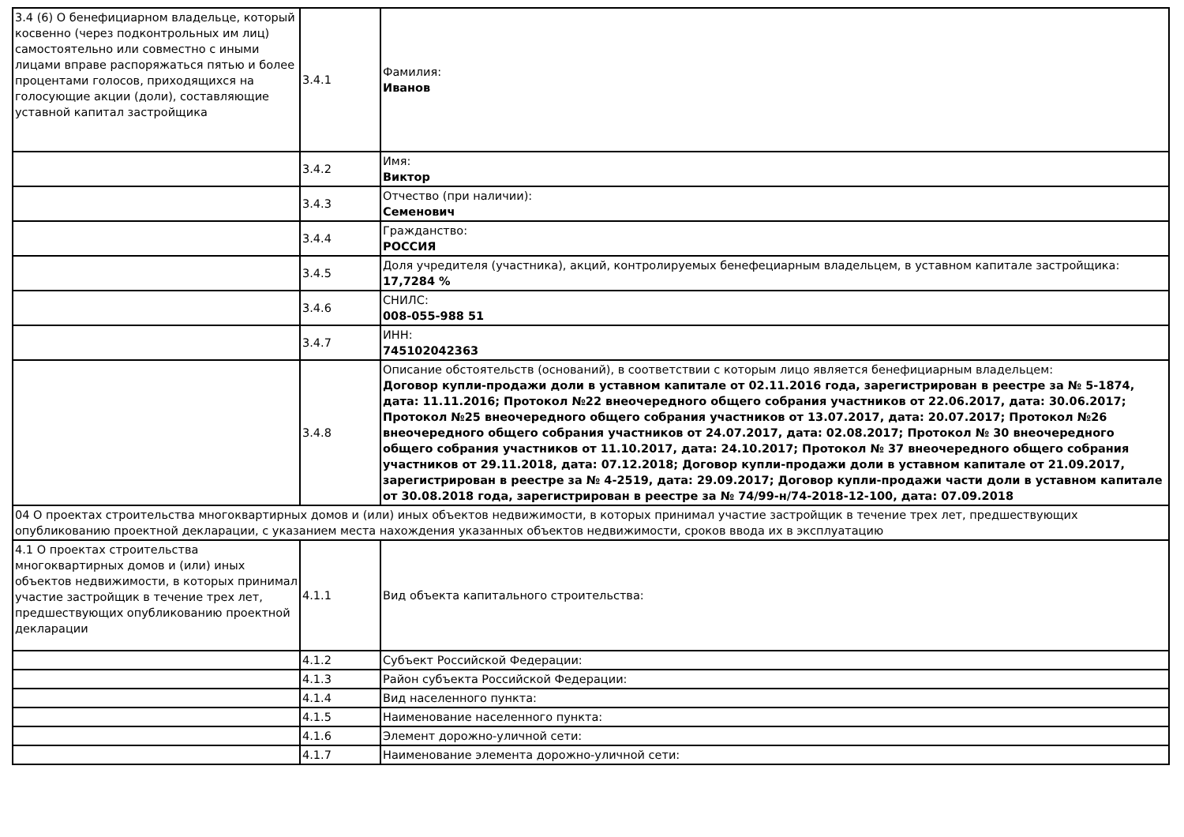| 3.4 (6) О бенефициарном владельце, который косвенно (через подконтрольных им лиц) самостоятельно или совместно с иными лицами вправе распоряжаться пятью и более процентами голосов, приходящихся на голосующие акции (доли), составляющие уставной капитал застройщика | 3.4.1 | Фамилия: Иванов |
| | 3.4.2 | Имя: Виктор |
| | 3.4.3 | Отчество (при наличии): Семенович |
| | 3.4.4 | Гражданство: РОССИЯ |
| | 3.4.5 | Доля учредителя (участника), акций, контролируемых бенефециарным владельцем, в уставном капитале застройщика: 17,7284 % |
| | 3.4.6 | СНИЛС: 008-055-988 51 |
| | 3.4.7 | ИНН: 745102042363 |
| | 3.4.8 | Описание обстоятельств (оснований), в соответствии с которым лицо является бенефициарным владельцем: Договор купли-продажи доли в уставном капитале от 02.11.2016 года, зарегистрирован в реестре за № 5-1874, дата: 11.11.2016; Протокол №22 внеочередного общего собрания участников от 22.06.2017, дата: 30.06.2017; Протокол №25 внеочередного общего собрания участников от 13.07.2017, дата: 20.07.2017; Протокол №26 внеочередного общего собрания участников от 24.07.2017, дата: 02.08.2017; Протокол № 30 внеочередного общего собрания участников от 11.10.2017, дата: 24.10.2017; Протокол № 37 внеочередного общего собрания участников от 29.11.2018, дата: 07.12.2018; Договор купли-продажи доли в уставном капитале от 21.09.2017, зарегистрирован в реестре за № 4-2519, дата: 29.09.2017; Договор купли-продажи части доли в уставном капитале от 30.08.2018 года, зарегистрирован в реестре за № 74/99-н/74-2018-12-100, дата: 07.09.2018 |
| 04 О проектах строительства многоквартирных домов и (или) иных объектов недвижимости, в которых принимал участие застройщик в течение трех лет, предшествующих опубликованию проектной декларации, с указанием места нахождения указанных объектов недвижимости, сроков ввода их в эксплуатацию | | |
| 4.1 О проектах строительства многоквартирных домов и (или) иных объектов недвижимости, в которых принимал участие застройщик в течение трех лет, предшествующих опубликованию проектной декларации | 4.1.1 | Вид объекта капитального строительства: |
| | 4.1.2 | Субъект Российской Федерации: |
| | 4.1.3 | Район субъекта Российской Федерации: |
| | 4.1.4 | Вид населенного пункта: |
| | 4.1.5 | Наименование населенного пункта: |
| | 4.1.6 | Элемент дорожно-уличной сети: |
| | 4.1.7 | Наименование элемента дорожно-уличной сети: |